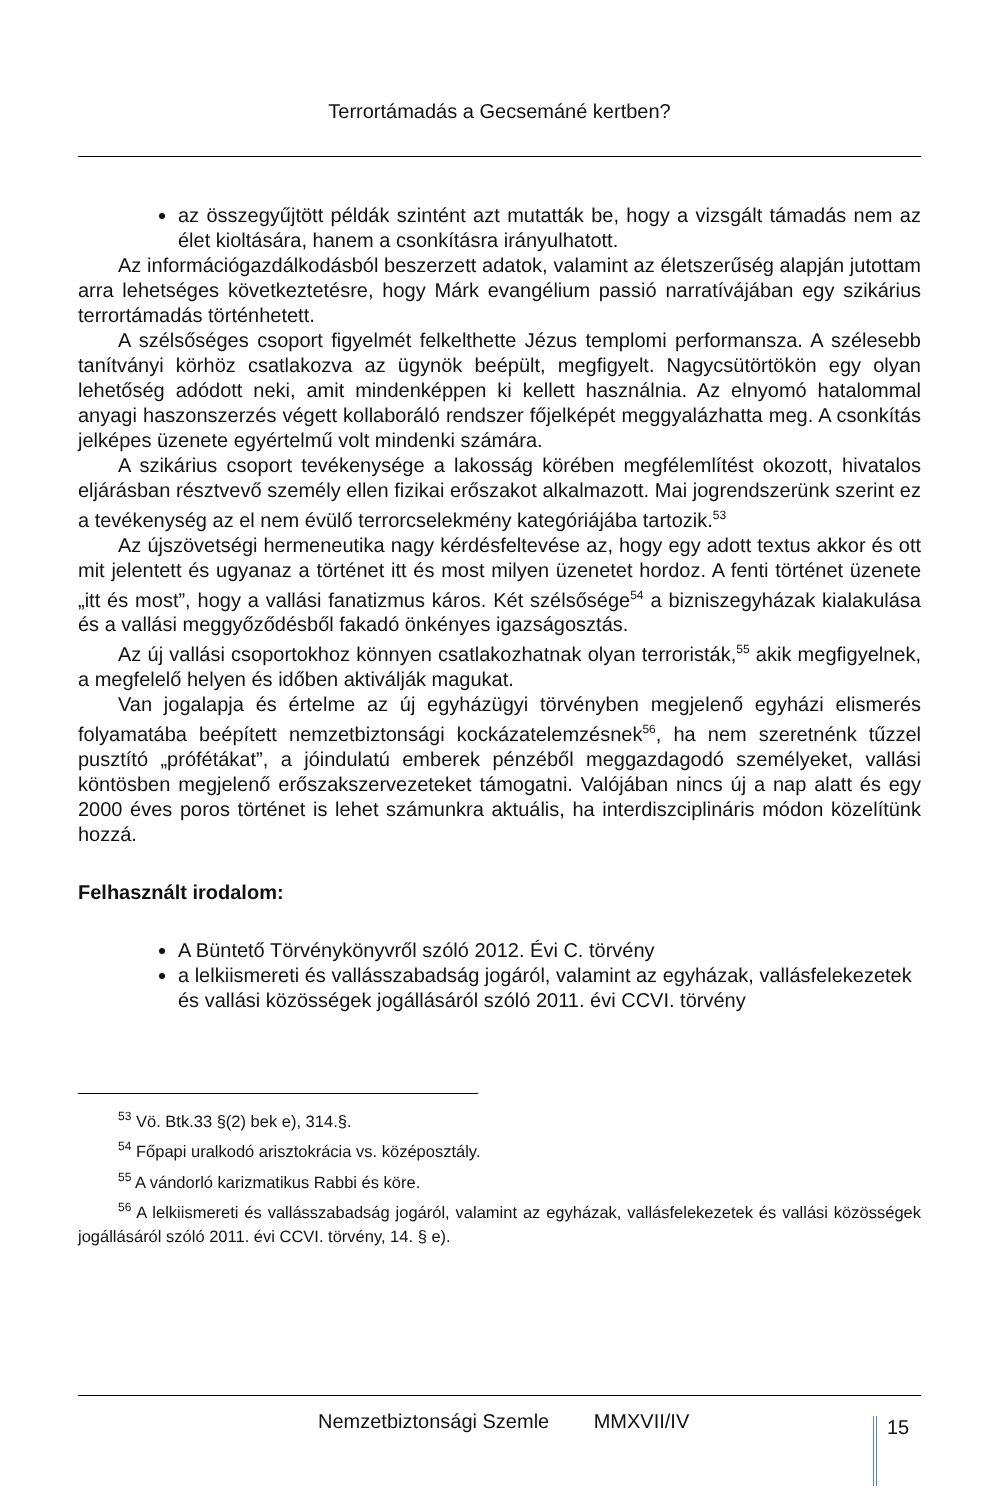Terrortámadás a Gecsemáné kertben?
az összegyűjtött példák szintént azt mutatták be, hogy a vizsgált támadás nem az élet kioltására, hanem a csonkításra irányulhatott.
Az információgazdálkodásból beszerzett adatok, valamint az életszerűség alapján jutottam arra lehetséges következtetésre, hogy Márk evangélium passió narratívájában egy szikárius terrortámadás történhetett.
A szélsőséges csoport figyelmét felkelthette Jézus templomi performansza. A szélesebb tanítványi körhöz csatlakozva az ügynök beépült, megfigyelt. Nagycsütörtökön egy olyan lehetőség adódott neki, amit mindenképpen ki kellett használnia. Az elnyomó hatalommal anyagi haszonszerzés végett kollaboráló rendszer főjelképét meggyalázhatta meg. A csonkítás jelképes üzenete egyértelmű volt mindenki számára.
A szikárius csoport tevékenysége a lakosság körében megfélemlítést okozott, hivatalos eljárásban résztvevő személy ellen fizikai erőszakot alkalmazott. Mai jogrendszerünk szerint ez a tevékenység az el nem évülő terrorcselekmény kategóriájába tartozik.<sup>53</sup>
Az újszövetségi hermeneutika nagy kérdésfeltevése az, hogy egy adott textus akkor és ott mit jelentett és ugyanaz a történet itt és most milyen üzenetet hordoz. A fenti történet üzenete „itt és most”, hogy a vallási fanatizmus káros. Két szélsősége<sup>54</sup> a bizniszegyházak kialakulása és a vallási meggyőződésből fakadó önkényes igazságosztás.
Az új vallási csoportokhoz könnyen csatlakozhatnak olyan terroristák,<sup>55</sup> akik megfigyelnek, a megfelelő helyen és időben aktiválják magukat.
Van jogalapja és értelme az új egyházügyi törvényben megjelenő egyházi elismerés folyamatába beépített nemzetbiztonsági kockázatelemzésnek<sup>56</sup>, ha nem szeretnénk tűzzel pusztító „prófétákat”, a jóindulatú emberek pénzéből meggazdagodó személyeket, vallási köntösben megjelenő erőszakszervezeteket támogatni. Valójában nincs új a nap alatt és egy 2000 éves poros történet is lehet számunkra aktuális, ha interdiszciplináris módon közelítünk hozzá.
Felhasznált irodalom:
A Büntető Törvénykönyvről szóló 2012. Évi C. törvény
a lelkiismereti és vallásszabadság jogáról, valamint az egyházak, vallásfelekezetek és vallási közösségek jogállásáról szóló 2011. évi CCVI. törvény
<sup>53</sup> Vö. Btk.33 §(2) bek e), 314.§.
<sup>54</sup> Főpapi uralkodó arisztokrácia vs. középosztály.
<sup>55</sup> A vándorló karizmatikus Rabbi és köre.
<sup>56</sup> A lelkiismereti és vallásszabadság jogáról, valamint az egyházak, vallásfelekezetek és vallási közösségek jogállásáról szóló 2011. évi CCVI. törvény, 14. § e).
Nemzetbiztonsági Szemle MMXVII/IV
15